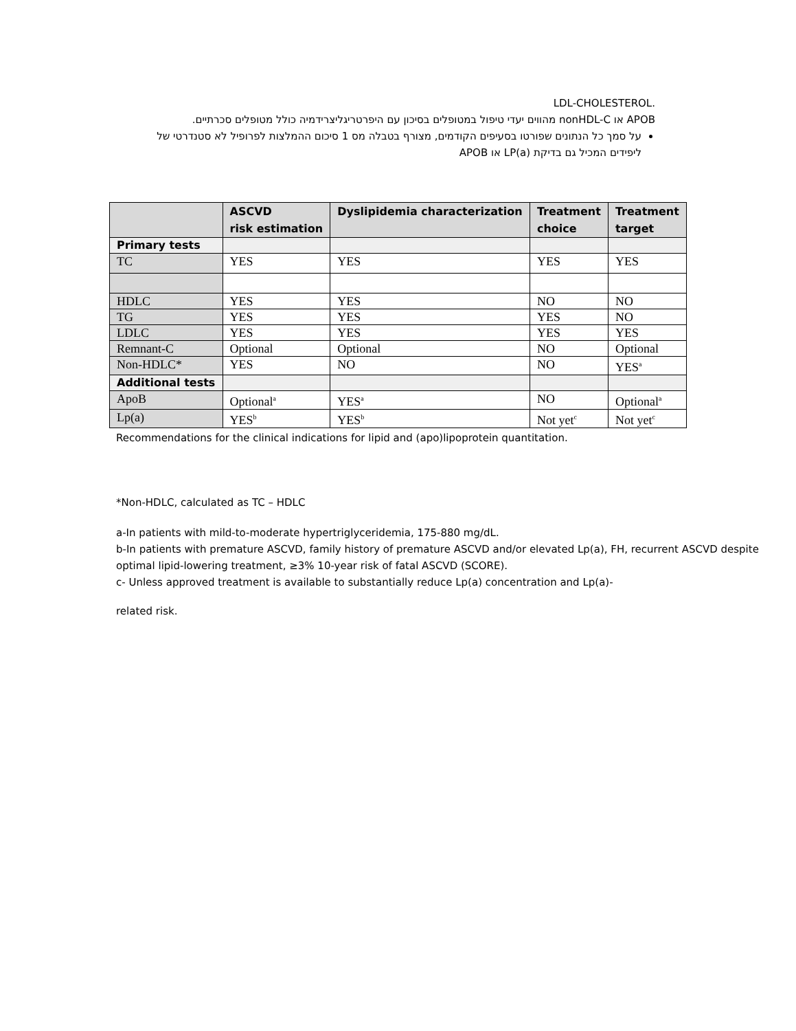.LDL-CHOLESTEROL
APOB או nonHDL-C מהווים יעדי טיפול במטופלים בסיכון עם היפרטריגליצרידמיה כולל מטופלים סכרתיים.
על סמך כל הנתונים שפורטו בסעיפים הקודמים, מצורף בטבלה מס 1 סיכום ההמלצות לפרופיל לא סטנדרטי של ליפידים המכיל גם בדיקת LP(a) או APOB
| | ASCVD risk estimation | Dyslipidemia characterization | Treatment choice | Treatment target |
| --- | --- | --- | --- | --- |
| Primary tests | | | | |
| TC | YES | YES | YES | YES |
| HDLC | YES | YES | NO | NO |
| TG | YES | YES | YES | NO |
| LDLC | YES | YES | YES | YES |
| Remnant-C | Optional | Optional | NO | Optional |
| Non-HDLC* | YES | NO | NO | YES<sup>a</sup> |
| Additional tests | | | | |
| ApoB | Optional<sup>a</sup> | YES<sup>a</sup> | NO | Optional<sup>a</sup> |
| Lp(a) | YES<sup>b</sup> | YES<sup>b</sup> | Not yet<sup>c</sup> | Not yet<sup>c</sup> |
Recommendations for the clinical indications for lipid and (apo)lipoprotein quantitation.
*Non-HDLC, calculated as TC – HDLC
a-In patients with mild-to-moderate hypertriglyceridemia, 175-880 mg/dL.
b-In patients with premature ASCVD, family history of premature ASCVD and/or elevated Lp(a), FH, recurrent ASCVD despite optimal lipid-lowering treatment, ≥3% 10-year risk of fatal ASCVD (SCORE).
c- Unless approved treatment is available to substantially reduce Lp(a) concentration and Lp(a)-
related risk.